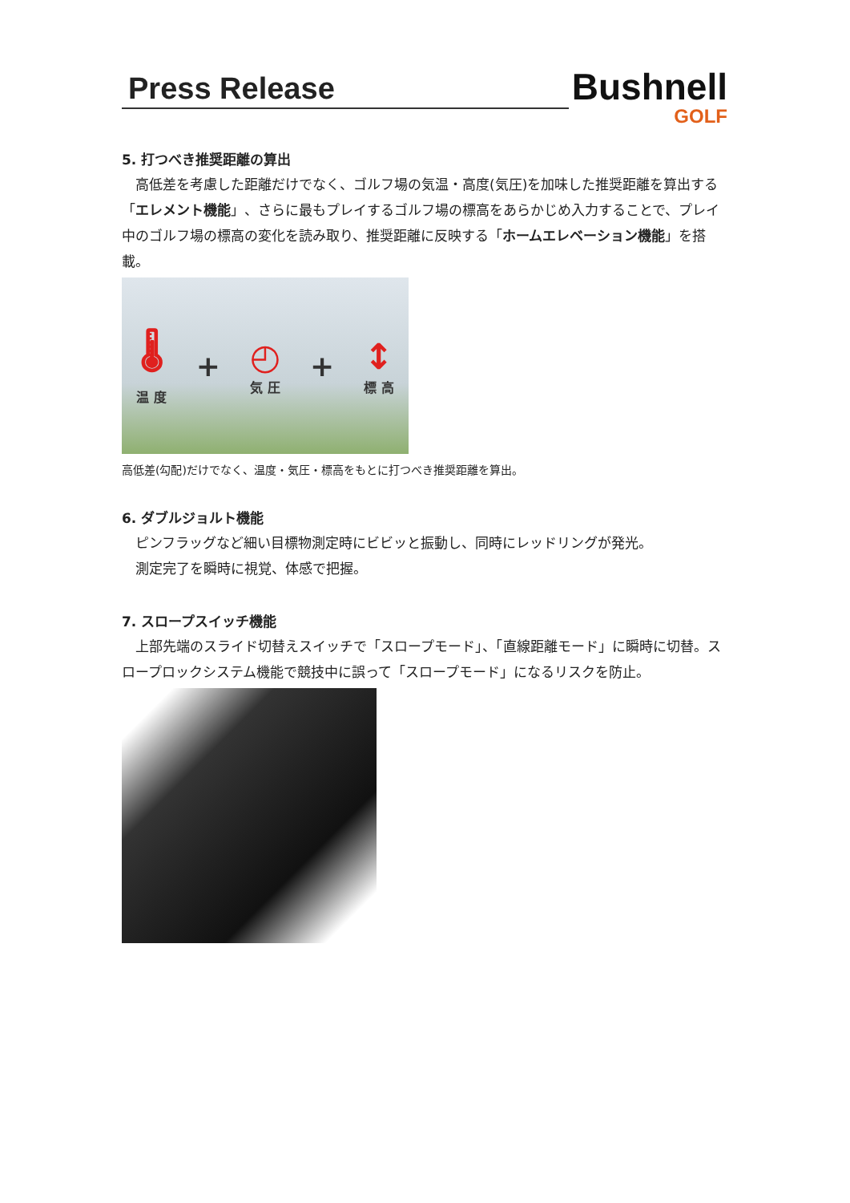Press Release
Bushnell
GOLF
5. 打つべき推奨距離の算出
　高低差を考慮した距離だけでなく、ゴルフ場の気温・高度(気圧)を加味した推奨距離を算出する「エレメント機能」、さらに最もプレイするゴルフ場の標高をあらかじめ入力することで、プレイ中のゴルフ場の標高の変化を読み取り、推奨距離に反映する「ホームエレベーション機能」を搭載。
🌡
温 度
+
◴
気 圧
+
↕
標 高
高低差(勾配)だけでなく、温度・気圧・標高をもとに打つべき推奨距離を算出。
6. ダブルジョルト機能
　ピンフラッグなど細い目標物測定時にビビッと振動し、同時にレッドリングが発光。
　測定完了を瞬時に視覚、体感で把握。
7. スロープスイッチ機能
　上部先端のスライド切替えスイッチで「スロープモード」、「直線距離モード」に瞬時に切替。スロープロックシステム機能で競技中に誤って「スロープモード」になるリスクを防止。